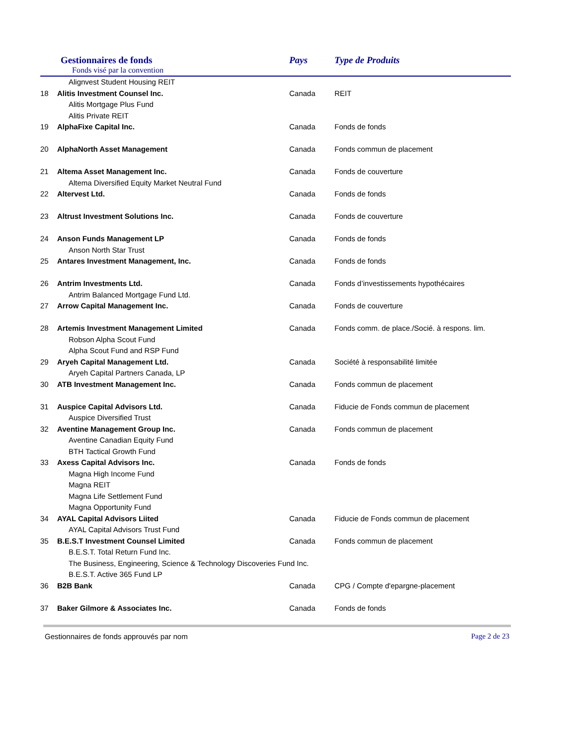Gestionnaires de fonds
Fonds visé par la convention
Pays Type de Produits
| | Alignvest Student Housing REIT | | |
| 18 | Alitis Investment Counsel Inc. | Canada | REIT |
| | Alitis Mortgage Plus Fund | | |
| | Alitis Private REIT | | |
| 19 | AlphaFixe Capital Inc. | Canada | Fonds de fonds |
| 20 | AlphaNorth Asset Management | Canada | Fonds commun de placement |
| 21 | Altema Asset Management Inc. | Canada | Fonds de couverture |
| | Altema Diversified Equity Market Neutral Fund | | |
| 22 | Altervest Ltd. | Canada | Fonds de fonds |
| 23 | Altrust Investment Solutions Inc. | Canada | Fonds de couverture |
| 24 | Anson Funds Management LP | Canada | Fonds de fonds |
| | Anson North Star Trust | | |
| 25 | Antares Investment Management, Inc. | Canada | Fonds de fonds |
| 26 | Antrim Investments Ltd. | Canada | Fonds d’investissements hypothécaires |
| | Antrim Balanced Mortgage Fund Ltd. | | |
| 27 | Arrow Capital Management Inc. | Canada | Fonds de couverture |
| 28 | Artemis Investment Management Limited | Canada | Fonds comm. de place./Socié. à respons. lim. |
| | Robson Alpha Scout Fund | | |
| | Alpha Scout Fund and RSP Fund | | |
| 29 | Aryeh Capital Management Ltd. | Canada | Société à responsabilité limitée |
| | Aryeh Capital Partners Canada, LP | | |
| 30 | ATB Investment Management Inc. | Canada | Fonds commun de placement |
| 31 | Auspice Capital Advisors Ltd. | Canada | Fiducie de Fonds commun de placement |
| | Auspice Diversified Trust | | |
| 32 | Aventine Management Group Inc. | Canada | Fonds commun de placement |
| | Aventine Canadian Equity Fund | | |
| | BTH Tactical Growth Fund | | |
| 33 | Axess Capital Advisors Inc. | Canada | Fonds de fonds |
| | Magna High Income Fund | | |
| | Magna REIT | | |
| | Magna Life Settlement Fund | | |
| | Magna Opportunity Fund | | |
| 34 | AYAL Capital Advisors Liited | Canada | Fiducie de Fonds commun de placement |
| | AYAL Capital Advisors Trust Fund | | |
| 35 | B.E.S.T Investment Counsel Limited | Canada | Fonds commun de placement |
| | B.E.S.T. Total Return Fund Inc. | | |
| | The Business, Engineering, Science & Technology Discoveries Fund Inc. | | |
| | B.E.S.T. Active 365 Fund LP | | |
| 36 | B2B Bank | Canada | CPG / Compte d'epargne-placement |
| 37 | Baker Gilmore & Associates Inc. | Canada | Fonds de fonds |
Gestionnaires de fonds approuvés par nom Page 2 de 23